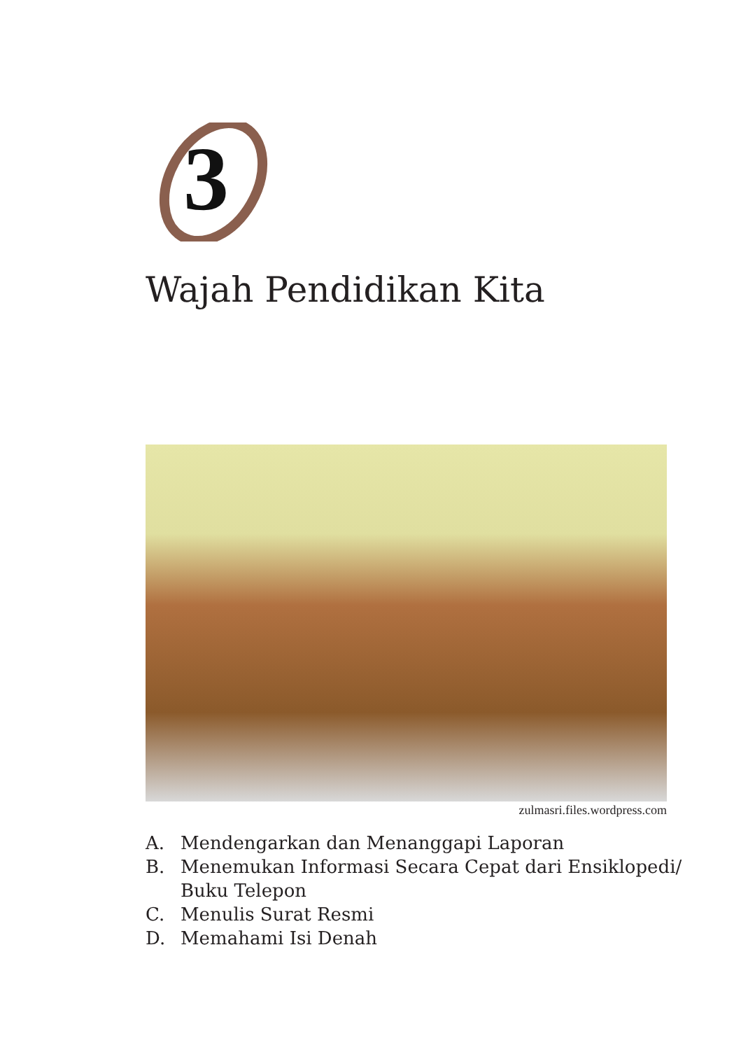3
Wajah Pendidikan Kita
zulmasri.files.wordpress.com
A. Mendengarkan dan Menanggapi Laporan
B. Menemukan Informasi Secara Cepat dari Ensiklopedi/
Buku Telepon
C. Menulis Surat Resmi
D. Memahami Isi Denah